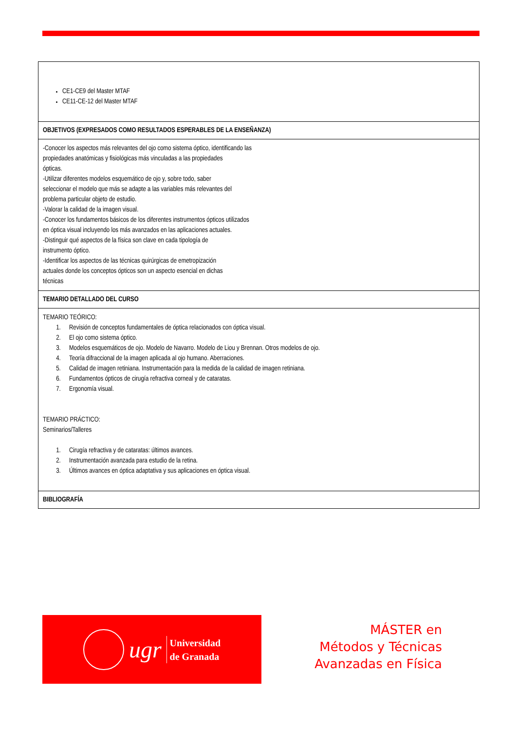| CE1-CE9 del Master MTAF CE11-CE-12 del Master MTAF |
| OBJETIVOS (EXPRESADOS COMO RESULTADOS ESPERABLES DE LA ENSEÑANZA) |
| -Conocer los aspectos más relevantes del ojo como sistema óptico, identificando las propiedades anatómicas y fisiológicas más vinculadas a las propiedades ópticas. -Utilizar diferentes modelos esquemático de ojo y, sobre todo, saber seleccionar el modelo que más se adapte a las variables más relevantes del problema particular objeto de estudio. -Valorar la calidad de la imagen visual. -Conocer los fundamentos básicos de los diferentes instrumentos ópticos utilizados en óptica visual incluyendo los más avanzados en las aplicaciones actuales. -Distinguir qué aspectos de la física son clave en cada tipología de instrumento óptico. -Identificar los aspectos de las técnicas quirúrgicas de emetropización actuales donde los conceptos ópticos son un aspecto esencial en dichas técnicas |
| TEMARIO DETALLADO DEL CURSO |
| TEMARIO TEÓRICO: 1. Revisión de conceptos fundamentales de óptica relacionados con óptica visual. 2. El ojo como sistema óptico. 3. Modelos esquemáticos de ojo. Modelo de Navarro. Modelo de Liou y Brennan. Otros modelos de ojo. 4. Teoría difraccional de la imagen aplicada al ojo humano. Aberraciones. 5. Calidad de imagen retiniana. Instrumentación para la medida de la calidad de imagen retiniana. 6. Fundamentos ópticos de cirugía refractiva corneal y de cataratas. 7. Ergonomía visual. TEMARIO PRÁCTICO: Seminarios/Talleres 1. Cirugía refractiva y de cataratas: últimos avances. 2. Instrumentación avanzada para estudio de la retina. 3. Últimos avances en óptica adaptativa y sus aplicaciones en óptica visual. |
| BIBLIOGRAFÍA |
ugr
Universidad
de Granada
MÁSTER en
Métodos y Técnicas
Avanzadas en Física